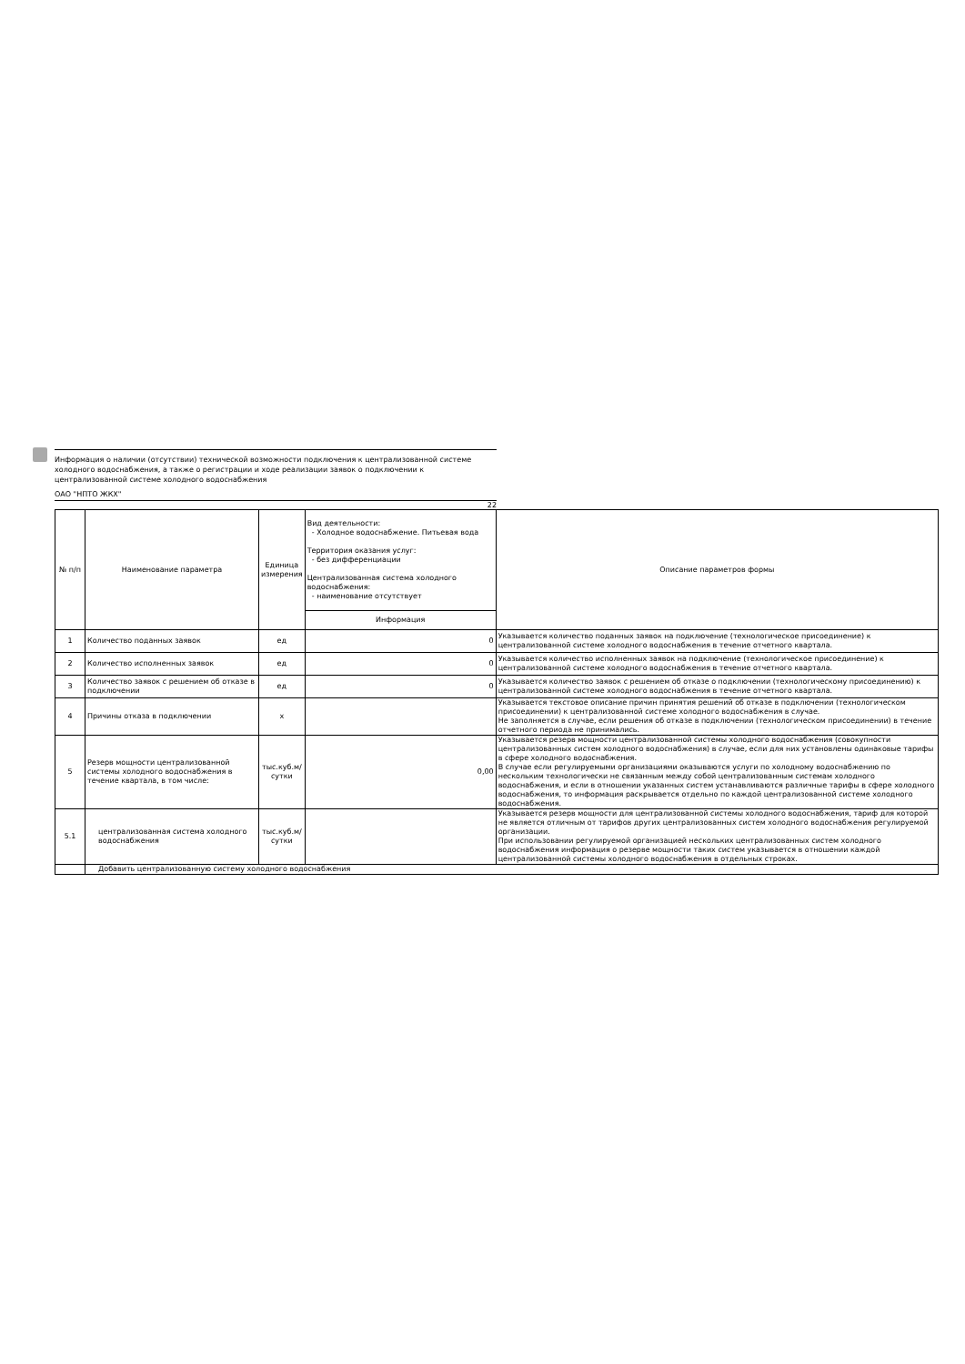Информация о наличии (отсутствии) технической возможности подключения к централизованной системе холодного водоснабжения, а также о регистрации и ходе реализации заявок о подключении к централизованной системе холодного водоснабжения
ОАО "НПТО ЖКХ"
22
| № п/п | Наименование параметра | Единица измерения | Вид деятельности: - Холодное водоснабжение. Питьевая вода Территория оказания услуг: - без дифференциации Централизованная система холодного водоснабжения: - наименование отсутствует | Описание параметров формы |
| --- | --- | --- | --- | --- |
| | | | Информация | |
| 1 | Количество поданных заявок | ед | 0 | Указывается количество поданных заявок на подключение (технологическое присоединение) к централизованной системе холодного водоснабжения в течение отчетного квартала. |
| 2 | Количество исполненных заявок | ед | 0 | Указывается количество исполненных заявок на подключение (технологическое присоединение) к централизованной системе холодного водоснабжения в течение отчетного квартала. |
| 3 | Количество заявок с решением об отказе в подключении | ед | 0 | Указывается количество заявок с решением об отказе о подключении (технологическому присоединению) к централизованной системе холодного водоснабжения в течение отчетного квартала. |
| 4 | Причины отказа в подключении | x | | Указывается текстовое описание причин принятия решений об отказе в подключении (технологическом присоединении) к централизованной системе холодного водоснабжения в случае. Не заполняется в случае, если решения об отказе в подключении (технологическом присоединении) в течение отчетного периода не принимались. |
| 5 | Резерв мощности централизованной системы холодного водоснабжения в течение квартала, в том числе: | тыс.куб.м/ сутки | 0,00 | Указывается резерв мощности централизованной системы холодного водоснабжения (совокупности централизованных систем холодного водоснабжения) в случае, если для них установлены одинаковые тарифы в сфере холодного водоснабжения. В случае если регулируемыми организациями оказываются услуги по холодному водоснабжению по нескольким технологически не связанным между собой централизованным системам холодного водоснабжения, и если в отношении указанных систем устанавливаются различные тарифы в сфере холодного водоснабжения, то информация раскрывается отдельно по каждой централизованной системе холодного водоснабжения. |
| 5.1 | централизованная система холодного водоснабжения | тыс.куб.м/ сутки | | Указывается резерв мощности для централизованной системы холодного водоснабжения, тариф для которой не является отличным от тарифов других централизованных систем холодного водоснабжения регулируемой организации. При использовании регулируемой организацией нескольких централизованных систем холодного водоснабжения информация о резерве мощности таких систем указывается в отношении каждой централизованной системы холодного водоснабжения в отдельных строках. |
| | Добавить централизованную систему холодного водоснабжения | | | |